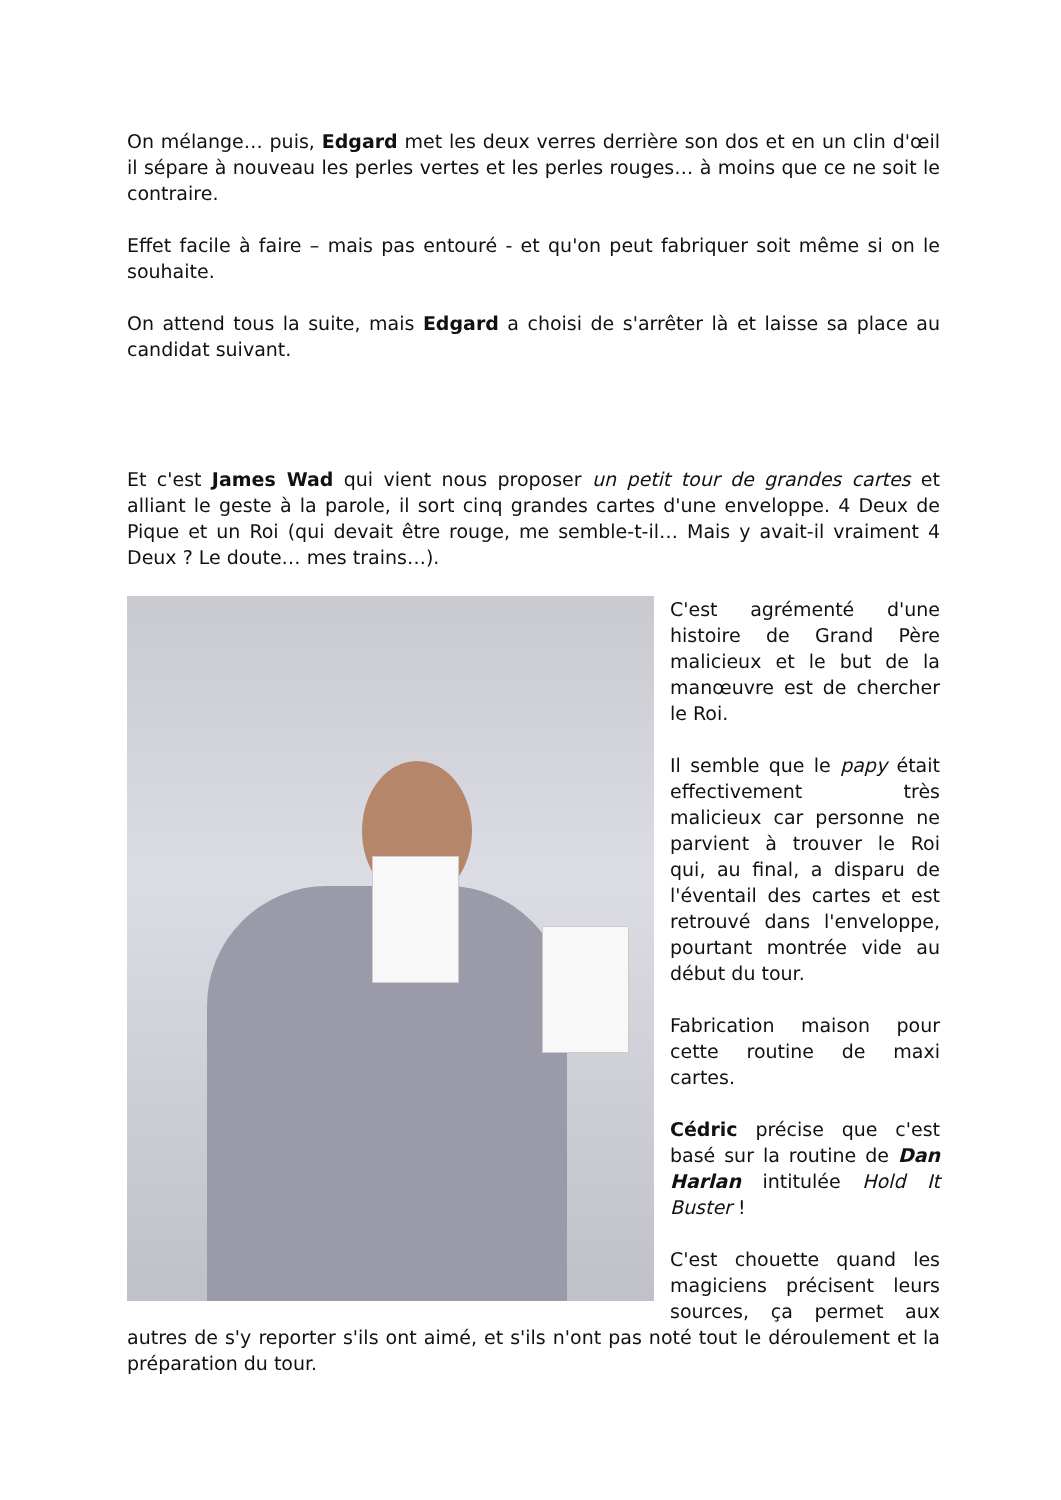On mélange… puis, Edgard met les deux verres derrière son dos et en un clin d'œil il sépare à nouveau les perles vertes et les perles rouges… à moins que ce ne soit le contraire.
Effet facile à faire – mais pas entouré - et qu'on peut fabriquer soit même si on le souhaite.
On attend tous la suite, mais Edgard a choisi de s'arrêter là et laisse sa place au candidat suivant.
Et c'est James Wad qui vient nous proposer un petit tour de grandes cartes et alliant le geste à la parole, il sort cinq grandes cartes d'une enveloppe. 4 Deux de Pique et un Roi (qui devait être rouge, me semble-t-il… Mais y avait-il vraiment 4 Deux ? Le doute… mes trains…).
C'est agrémenté d'une histoire de Grand Père malicieux et le but de la manœuvre est de chercher le Roi.
Il semble que le papy était effectivement très malicieux car personne ne parvient à trouver le Roi qui, au final, a disparu de l'éventail des cartes et est retrouvé dans l'enveloppe, pourtant montrée vide au début du tour.
Fabrication maison pour cette routine de maxi cartes.
Cédric précise que c'est basé sur la routine de Dan Harlan intitulée Hold It Buster !
C'est chouette quand les magiciens précisent leurs sources, ça permet aux autres de s'y reporter s'ils ont aimé, et s'ils n'ont pas noté tout le déroulement et la préparation du tour.